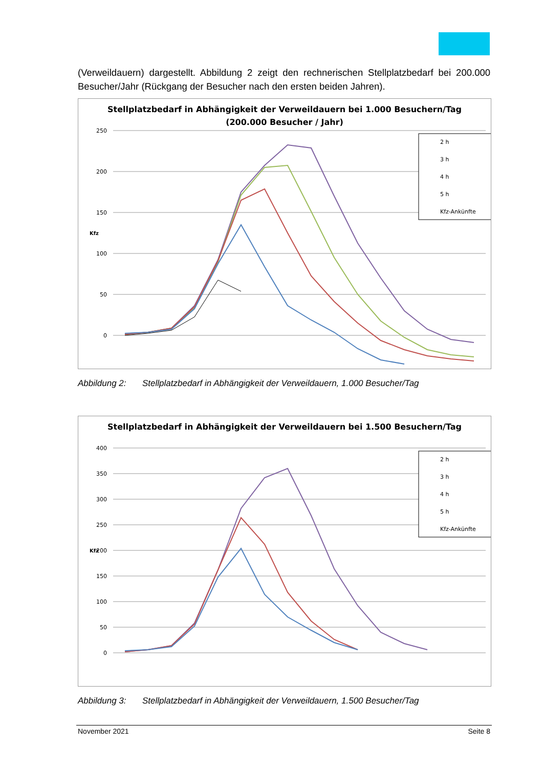(Verweildauern) dargestellt. Abbildung 2 zeigt den rechnerischen Stellplatzbedarf bei 200.000 Besucher/Jahr (Rückgang der Besucher nach den ersten beiden Jahren).
Stellplatzbedarf in Abhängigkeit der Verweildauern bei 1.000 Besuchern/Tag
(200.000 Besucher / Jahr)
250
200
150
100
50
0
Kfz
2 h
3 h
4 h
5 h
Kfz-Ankünfte
Abbildung 2: Stellplatzbedarf in Abhängigkeit der Verweildauern, 1.000 Besucher/Tag
Stellplatzbedarf in Abhängigkeit der Verweildauern bei 1.500 Besuchern/Tag
400
350
300
250
Kfz
200
150
100
50
0
2 h
3 h
4 h
5 h
Kfz-Ankünfte
Abbildung 3: Stellplatzbedarf in Abhängigkeit der Verweildauern, 1.500 Besucher/Tag
November 2021 Seite 8